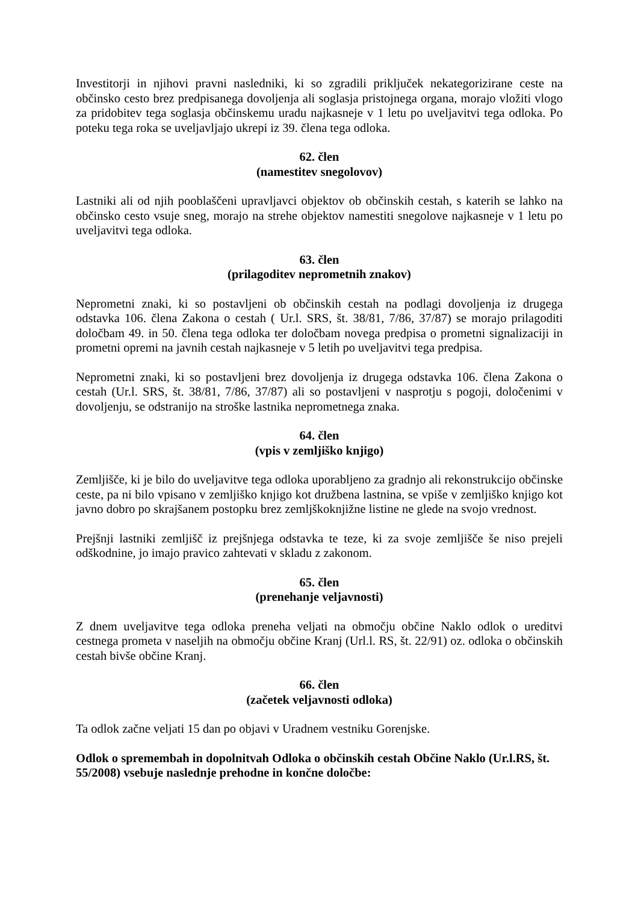Investitorji in njihovi pravni nasledniki, ki so zgradili priključek nekategorizirane ceste na občinsko cesto brez predpisanega dovoljenja ali soglasja pristojnega organa, morajo vložiti vlogo za pridobitev tega soglasja občinskemu uradu najkasneje v 1 letu po uveljavitvi tega odloka. Po poteku tega roka se uveljavljajo ukrepi iz 39. člena tega odloka.
62. člen
(namestitev snegolovov)
Lastniki ali od njih pooblaščeni upravljavci objektov ob občinskih cestah, s katerih se lahko na občinsko cesto vsuje sneg, morajo na strehe objektov namestiti snegolove najkasneje v 1 letu po uveljavitvi tega odloka.
63. člen
(prilagoditev neprometnih znakov)
Neprometni znaki, ki so postavljeni ob občinskih cestah na podlagi dovoljenja iz drugega odstavka 106. člena Zakona o cestah ( Ur.l. SRS, št. 38/81, 7/86, 37/87) se morajo prilagoditi določbam 49. in 50. člena tega odloka ter določbam novega predpisa o prometni signalizaciji in prometni opremi na javnih cestah najkasneje v 5 letih po uveljavitvi tega predpisa.
Neprometni znaki, ki so postavljeni brez dovoljenja iz drugega odstavka 106. člena Zakona o cestah (Ur.l. SRS, št. 38/81, 7/86, 37/87) ali so postavljeni v nasprotju s pogoji, določenimi v dovoljenju, se odstranijo na stroške lastnika neprometnega znaka.
64. člen
(vpis v zemljiško knjigo)
Zemljišče, ki je bilo do uveljavitve tega odloka uporabljeno za gradnjo ali rekonstrukcijo občinske ceste, pa ni bilo vpisano v zemljiško knjigo kot družbena lastnina, se vpiše v zemljiško knjigo kot javno dobro po skrajšanem postopku brez zemljškoknjižne listine ne glede na svojo vrednost.
Prejšnji lastniki zemljišč iz prejšnjega odstavka te teze, ki za svoje zemljišče še niso prejeli odškodnine, jo imajo pravico zahtevati v skladu z zakonom.
65. člen
(prenehanje veljavnosti)
Z dnem uveljavitve tega odloka preneha veljati na območju občine Naklo odlok o ureditvi cestnega prometa v naseljih na območju občine Kranj (Url.l. RS, št. 22/91) oz. odloka o občinskih cestah bivše občine Kranj.
66. člen
(začetek veljavnosti odloka)
Ta odlok začne veljati 15 dan po objavi v Uradnem vestniku Gorenjske.
Odlok o spremembah in dopolnitvah Odloka o občinskih cestah Občine Naklo (Ur.l.RS, št. 55/2008) vsebuje naslednje prehodne in končne določbe: